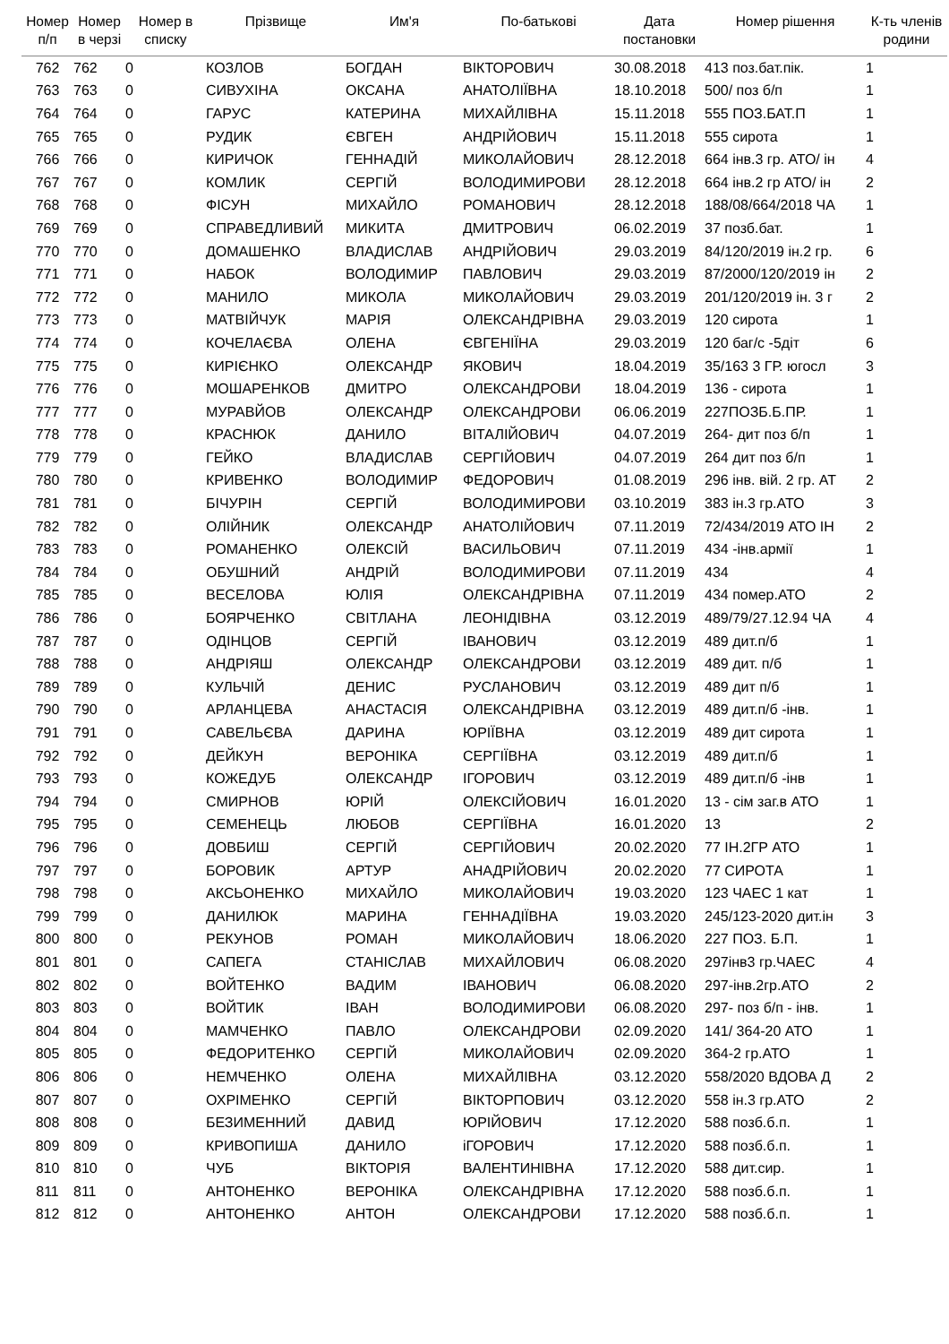| Номер п/п | Номер в черзі | Номер в списку | Прізвище | Им'я | По-батькові | Дата постановки | Номер рішення | К-ть членів родини |
| --- | --- | --- | --- | --- | --- | --- | --- | --- |
| 762 | 762 | 0 | КОЗЛОВ | БОГДАН | ВІКТОРОВИЧ | 30.08.2018 | 413 поз.бат.пік. | 1 |
| 763 | 763 | 0 | СИВУХІНА | ОКСАНА | АНАТОЛІЇВНА | 18.10.2018 | 500/ поз б/п | 1 |
| 764 | 764 | 0 | ГАРУС | КАТЕРИНА | МИХАЙЛІВНА | 15.11.2018 | 555 ПОЗ.БАТ.П | 1 |
| 765 | 765 | 0 | РУДИК | ЄВГЕН | АНДРІЙОВИЧ | 15.11.2018 | 555 сирота | 1 |
| 766 | 766 | 0 | КИРИЧОК | ГЕННАДІЙ | МИКОЛАЙОВИЧ | 28.12.2018 | 664 інв.3 гр. АТО/ ін | 4 |
| 767 | 767 | 0 | КОМЛИК | СЕРГІЙ | ВОЛОДИМИРОВИ | 28.12.2018 | 664 інв.2 гр АТО/ ін | 2 |
| 768 | 768 | 0 | ФІСУН | МИХАЙЛО | РОМАНОВИЧ | 28.12.2018 | 188/08/664/2018 ЧА | 1 |
| 769 | 769 | 0 | СПРАВЕДЛИВИЙ | МИКИТА | ДМИТРОВИЧ | 06.02.2019 | 37 позб.бат. | 1 |
| 770 | 770 | 0 | ДОМАШЕНКО | ВЛАДИСЛАВ | АНДРІЙОВИЧ | 29.03.2019 | 84/120/2019 ін.2 гр. | 6 |
| 771 | 771 | 0 | НАБОК | ВОЛОДИМИР | ПАВЛОВИЧ | 29.03.2019 | 87/2000/120/2019 ін | 2 |
| 772 | 772 | 0 | МАНИЛО | МИКОЛА | МИКОЛАЙОВИЧ | 29.03.2019 | 201/120/2019 ін. 3 г | 2 |
| 773 | 773 | 0 | МАТВІЙЧУК | МАРІЯ | ОЛЕКСАНДРІВНА | 29.03.2019 | 120 сирота | 1 |
| 774 | 774 | 0 | КОЧЕЛАЄВА | ОЛЕНА | ЄВГЕНІЇНА | 29.03.2019 | 120 баг/с -5діт | 6 |
| 775 | 775 | 0 | КИРІЄНКО | ОЛЕКСАНДР | ЯКОВИЧ | 18.04.2019 | 35/163 3 ГР. югосл | 3 |
| 776 | 776 | 0 | МОШАРЕНКОВ | ДМИТРО | ОЛЕКСАНДРОВИ | 18.04.2019 | 136 - сирота | 1 |
| 777 | 777 | 0 | МУРАВЙОВ | ОЛЕКСАНДР | ОЛЕКСАНДРОВИ | 06.06.2019 | 227ПОЗБ.Б.ПР. | 1 |
| 778 | 778 | 0 | КРАСНЮК | ДАНИЛО | ВІТАЛІЙОВИЧ | 04.07.2019 | 264- дит поз б/п | 1 |
| 779 | 779 | 0 | ГЕЙКО | ВЛАДИСЛАВ | СЕРГІЙОВИЧ | 04.07.2019 | 264 дит поз б/п | 1 |
| 780 | 780 | 0 | КРИВЕНКО | ВОЛОДИМИР | ФЕДОРОВИЧ | 01.08.2019 | 296 інв. вій. 2 гр. АТ | 2 |
| 781 | 781 | 0 | БІЧУРІН | СЕРГІЙ | ВОЛОДИМИРОВИ | 03.10.2019 | 383 ін.3 гр.АТО | 3 |
| 782 | 782 | 0 | ОЛІЙНИК | ОЛЕКСАНДР | АНАТОЛІЙОВИЧ | 07.11.2019 | 72/434/2019 АТО ІН | 2 |
| 783 | 783 | 0 | РОМАНЕНКО | ОЛЕКСІЙ | ВАСИЛЬОВИЧ | 07.11.2019 | 434 -інв.армії | 1 |
| 784 | 784 | 0 | ОБУШНИЙ | АНДРІЙ | ВОЛОДИМИРОВИ | 07.11.2019 | 434 | 4 |
| 785 | 785 | 0 | ВЕСЕЛОВА | ЮЛІЯ | ОЛЕКСАНДРІВНА | 07.11.2019 | 434 помер.АТО | 2 |
| 786 | 786 | 0 | БОЯРЧЕНКО | СВІТЛАНА | ЛЕОНІДІВНА | 03.12.2019 | 489/79/27.12.94 ЧА | 4 |
| 787 | 787 | 0 | ОДІНЦОВ | СЕРГІЙ | ІВАНОВИЧ | 03.12.2019 | 489 дит.п/б | 1 |
| 788 | 788 | 0 | АНДРІЯШ | ОЛЕКСАНДР | ОЛЕКСАНДРОВИ | 03.12.2019 | 489 дит. п/б | 1 |
| 789 | 789 | 0 | КУЛЬЧІЙ | ДЕНИС | РУСЛАНОВИЧ | 03.12.2019 | 489 дит п/б | 1 |
| 790 | 790 | 0 | АРЛАНЦЕВА | АНАСТАСІЯ | ОЛЕКСАНДРІВНА | 03.12.2019 | 489 дит.п/б -інв. | 1 |
| 791 | 791 | 0 | САВЕЛЬЄВА | ДАРИНА | ЮРІЇВНА | 03.12.2019 | 489 дит сирота | 1 |
| 792 | 792 | 0 | ДЕЙКУН | ВЕРОНІКА | СЕРГІЇВНА | 03.12.2019 | 489 дит.п/б | 1 |
| 793 | 793 | 0 | КОЖЕДУБ | ОЛЕКСАНДР | ІГОРОВИЧ | 03.12.2019 | 489 дит.п/б -інв | 1 |
| 794 | 794 | 0 | СМИРНОВ | ЮРІЙ | ОЛЕКСІЙОВИЧ | 16.01.2020 | 13 - сім заг.в АТО | 1 |
| 795 | 795 | 0 | СЕМЕНЕЦЬ | ЛЮБОВ | СЕРГІЇВНА | 16.01.2020 | 13 | 2 |
| 796 | 796 | 0 | ДОВБИШ | СЕРГІЙ | СЕРГІЙОВИЧ | 20.02.2020 | 77 ІН.2ГР АТО | 1 |
| 797 | 797 | 0 | БОРОВИК | АРТУР | АНАДРІЙОВИЧ | 20.02.2020 | 77 СИРОТА | 1 |
| 798 | 798 | 0 | АКСЬОНЕНКО | МИХАЙЛО | МИКОЛАЙОВИЧ | 19.03.2020 | 123 ЧАЕС 1 кат | 1 |
| 799 | 799 | 0 | ДАНИЛЮК | МАРИНА | ГЕННАДІЇВНА | 19.03.2020 | 245/123-2020 дит.ін | 3 |
| 800 | 800 | 0 | РЕКУНОВ | РОМАН | МИКОЛАЙОВИЧ | 18.06.2020 | 227 ПОЗ. Б.П. | 1 |
| 801 | 801 | 0 | САПЕГА | СТАНІСЛАВ | МИХАЙЛОВИЧ | 06.08.2020 | 297інв3 гр.ЧАЕС | 4 |
| 802 | 802 | 0 | ВОЙТЕНКО | ВАДИМ | ІВАНОВИЧ | 06.08.2020 | 297-інв.2гр.АТО | 2 |
| 803 | 803 | 0 | ВОЙТИК | ІВАН | ВОЛОДИМИРОВИ | 06.08.2020 | 297- поз б/п - інв. | 1 |
| 804 | 804 | 0 | МАМЧЕНКО | ПАВЛО | ОЛЕКСАНДРОВИ | 02.09.2020 | 141/ 364-20 АТО | 1 |
| 805 | 805 | 0 | ФЕДОРИТЕНКО | СЕРГІЙ | МИКОЛАЙОВИЧ | 02.09.2020 | 364-2 гр.АТО | 1 |
| 806 | 806 | 0 | НЕМЧЕНКО | ОЛЕНА | МИХАЙЛІВНА | 03.12.2020 | 558/2020 ВДОВА Д | 2 |
| 807 | 807 | 0 | ОХРІМЕНКО | СЕРГІЙ | ВІКТОРПОВИЧ | 03.12.2020 | 558 ін.3 гр.АТО | 2 |
| 808 | 808 | 0 | БЕЗИМЕННИЙ | ДАВИД | ЮРІЙОВИЧ | 17.12.2020 | 588 позб.б.п. | 1 |
| 809 | 809 | 0 | КРИВОПИША | ДАНИЛО | іГОРОВИЧ | 17.12.2020 | 588 позб.б.п. | 1 |
| 810 | 810 | 0 | ЧУБ | ВІКТОРІЯ | ВАЛЕНТИНІВНА | 17.12.2020 | 588 дит.сир. | 1 |
| 811 | 811 | 0 | АНТОНЕНКО | ВЕРОНІКА | ОЛЕКСАНДРІВНА | 17.12.2020 | 588 позб.б.п. | 1 |
| 812 | 812 | 0 | АНТОНЕНКО | АНТОН | ОЛЕКСАНДРОВИ | 17.12.2020 | 588 позб.б.п. | 1 |